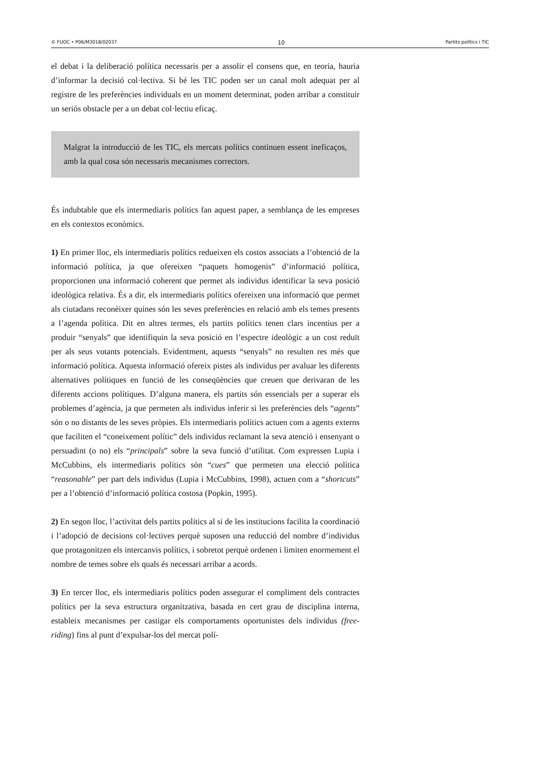© FUOC • P06/M3018/02037 10 Partits polítics i TIC
el debat i la deliberació política necessaris per a assolir el consens que, en teoria, hauria d’informar la decisió col·lectiva. Si bé les TIC poden ser un canal molt adequat per al registre de les preferències individuals en un moment determinat, poden arribar a constituir un seriós obstacle per a un debat col·lectiu eficaç.
Malgrat la introducció de les TIC, els mercats polítics continuen essent ineficaços, amb la qual cosa són necessaris mecanismes correctors.
És indubtable que els intermediaris polítics fan aquest paper, a semblança de les empreses en els contextos econòmics.
1) En primer lloc, els intermediaris polítics redueixen els costos associats a l’obtenció de la informació política, ja que ofereixen “paquets homogenis” d’informació política, proporcionen una informació coherent que permet als individus identificar la seva posició ideològica relativa. És a dir, els intermediaris polítics ofereixen una informació que permet als ciutadans reconèixer quines són les seves preferències en relació amb els temes presents a l’agenda política. Dit en altres termes, els partits polítics tenen clars incentius per a produir “senyals” que identifiquin la seva posició en l’espectre ideològic a un cost reduït per als seus votants potencials. Evidentment, aquests “senyals” no resulten res més que informació política. Aquesta informació ofereix pistes als individus per avaluar les diferents alternatives polítiques en funció de les conseqüències que creuen que derivaran de les diferents accions polítiques. D’alguna manera, els partits són essencials per a superar els problemes d’agència, ja que permeten als individus inferir si les preferències dels “agents” són o no distants de les seves pròpies. Els intermediaris polítics actuen com a agents externs que faciliten el “coneixement polític” dels individus reclamant la seva atenció i ensenyant o persuadint (o no) els “principals” sobre la seva funció d’utilitat. Com expressen Lupia i McCubbins, els intermediaris polítics són “cues” que permeten una elecció política “reasonable” per part dels individus (Lupia i McCubbins, 1998), actuen com a “shortcuts” per a l’obtenció d’informació política costosa (Popkin, 1995).
2) En segon lloc, l’activitat dels partits polítics al si de les institucions facilita la coordinació i l’adopció de decisions col·lectives perquè suposen una reducció del nombre d’individus que protagonitzen els intercanvis polítics, i sobretot perquè ordenen i limiten enormement el nombre de temes sobre els quals és necessari arribar a acords.
3) En tercer lloc, els intermediaris polítics poden assegurar el compliment dels contractes polítics per la seva estructura organitzativa, basada en cert grau de disciplina interna, estableix mecanismes per castigar els comportaments oportunistes dels individus (free-riding) fins al punt d’expulsar-los del mercat polí-